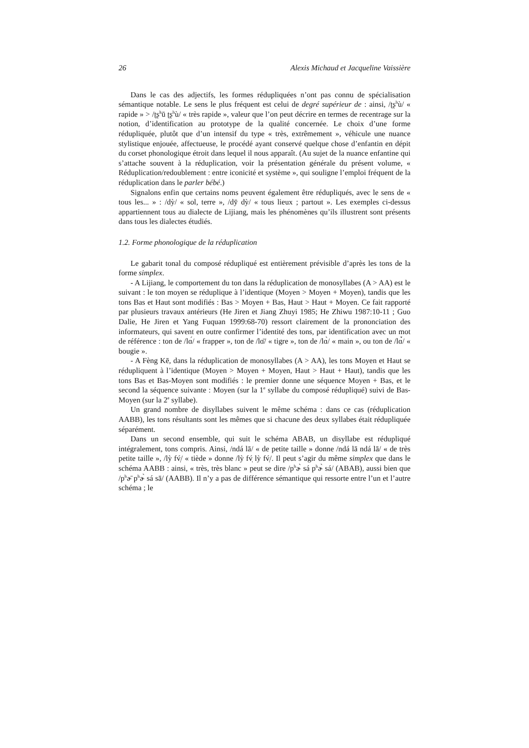26 Alexis Michaud et Jacqueline Vaissière
Dans le cas des adjectifs, les formes rédupliquées n’ont pas connu de spécialisation sémantique notable. Le sens le plus fréquent est celui de degré supérieur de : ainsi, /ʈʂ<sup>h</sup>ù/ « rapide » > /ʈʂ<sup>h</sup>ū ʈʂ<sup>h</sup>ù/ « très rapide », valeur que l’on peut décrire en termes de recentrage sur la notion, d’identification au prototype de la qualité concernée. Le choix d’une forme rédupliquée, plutôt que d’un intensif du type « très, extrêmement », véhicule une nuance stylistique enjouée, affectueuse, le procédé ayant conservé quelque chose d’enfantin en dépit du corset phonologique étroit dans lequel il nous apparaît. (Au sujet de la nuance enfantine qui s’attache souvent à la réduplication, voir la présentation générale du présent volume, « Réduplication/redoublement : entre iconicité et système », qui souligne l’emploi fréquent de la réduplication dans le parler bébé.)
Signalons enfin que certains noms peuvent également être rédupliqués, avec le sens de « tous les... » : /dỳ/ « sol, terre », /dȳ dỳ/ « tous lieux ; partout ». Les exemples ci-dessus appartiennent tous au dialecte de Lijiang, mais les phénomènes qu’ils illustrent sont présents dans tous les dialectes étudiés.
1.2. Forme phonologique de la réduplication
Le gabarit tonal du composé rédupliqué est entièrement prévisible d’après les tons de la forme simplex.
- A Lijiang, le comportement du ton dans la réduplication de monosyllabes (A > AA) est le suivant : le ton moyen se réduplique à l’identique (Moyen > Moyen + Moyen), tandis que les tons Bas et Haut sont modifiés : Bas > Moyen + Bas, Haut > Haut + Moyen. Ce fait rapporté par plusieurs travaux antérieurs (He Jiren et Jiang Zhuyi 1985; He Zhiwu 1987:10-11 ; Guo Dalie, He Jiren et Yang Fuquan 1999:68-70) ressort clairement de la prononciation des informateurs, qui savent en outre confirmer l’identité des tons, par identification avec un mot de référence : ton de /lɑ́/ « frapper », ton de /lɑ̄/ « tigre », ton de /lɑ̀/ « main », ou ton de /lɑ̀́/ « bougie ».
- A Fèng Kē, dans la réduplication de monosyllabes (A > AA), les tons Moyen et Haut se rédupliquent à l’identique (Moyen > Moyen + Moyen, Haut > Haut + Haut), tandis que les tons Bas et Bas-Moyen sont modifiés : le premier donne une séquence Moyen + Bas, et le second la séquence suivante : Moyen (sur la 1<sup>e</sup> syllabe du composé rédupliqué) suivi de Bas-Moyen (sur la 2<sup>e</sup> syllabe).
Un grand nombre de disyllabes suivent le même schéma : dans ce cas (réduplication AABB), les tons résultants sont les mêmes que si chacune des deux syllabes était rédupliquée séparément.
Dans un second ensemble, qui suit le schéma ABAB, un disyllabe est rédupliqué intégralement, tons compris. Ainsi, /ndá lā/ « de petite taille » donne /ndá lā ndá lā/ « de très petite taille », /lỳ fv̩́/ « tiède » donne /lỳ fv̩́ lỳ fv̩́/. Il peut s’agir du même simplex que dans le schéma AABB : ainsi, « très, très blanc » peut se dire /p<sup>h</sup>ɚ̀ sá p<sup>h</sup>ɚ̀ sá/ (ABAB), aussi bien que /p<sup>h</sup>ɚ̄ p<sup>h</sup>ɚ̀ sá sā/ (AABB). Il n’y a pas de différence sémantique qui ressorte entre l’un et l’autre schéma ; le